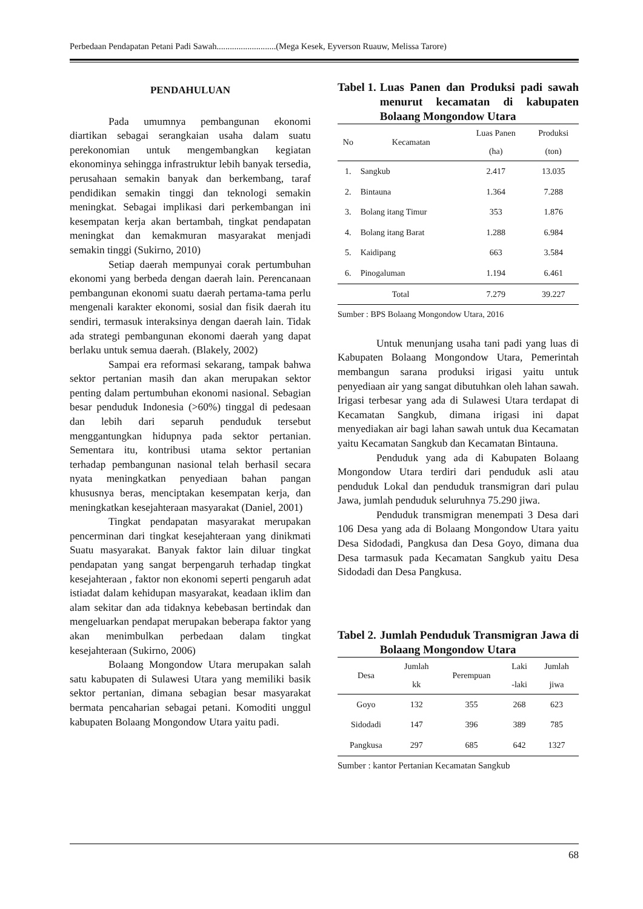Perbedaan Pendapatan Petani Padi Sawah...........................(Mega Kesek, Eyverson Ruauw, Melissa Tarore)
PENDAHULUAN
Pada umumnya pembangunan ekonomi diartikan sebagai serangkaian usaha dalam suatu perekonomian untuk mengembangkan kegiatan ekonominya sehingga infrastruktur lebih banyak tersedia, perusahaan semakin banyak dan berkembang, taraf pendidikan semakin tinggi dan teknologi semakin meningkat. Sebagai implikasi dari perkembangan ini kesempatan kerja akan bertambah, tingkat pendapatan meningkat dan kemakmuran masyarakat menjadi semakin tinggi (Sukirno, 2010)
Setiap daerah mempunyai corak pertumbuhan ekonomi yang berbeda dengan daerah lain. Perencanaan pembangunan ekonomi suatu daerah pertama-tama perlu mengenali karakter ekonomi, sosial dan fisik daerah itu sendiri, termasuk interaksinya dengan daerah lain. Tidak ada strategi pembangunan ekonomi daerah yang dapat berlaku untuk semua daerah. (Blakely, 2002)
Sampai era reformasi sekarang, tampak bahwa sektor pertanian masih dan akan merupakan sektor penting dalam pertumbuhan ekonomi nasional. Sebagian besar penduduk Indonesia (>60%) tinggal di pedesaan dan lebih dari separuh penduduk tersebut menggantungkan hidupnya pada sektor pertanian. Sementara itu, kontribusi utama sektor pertanian terhadap pembangunan nasional telah berhasil secara nyata meningkatkan penyediaan bahan pangan khususnya beras, menciptakan kesempatan kerja, dan meningkatkan kesejahteraan masyarakat (Daniel, 2001)
Tingkat pendapatan masyarakat merupakan pencerminan dari tingkat kesejahteraan yang dinikmati Suatu masyarakat. Banyak faktor lain diluar tingkat pendapatan yang sangat berpengaruh terhadap tingkat kesejahteraan , faktor non ekonomi seperti pengaruh adat istiadat dalam kehidupan masyarakat, keadaan iklim dan alam sekitar dan ada tidaknya kebebasan bertindak dan mengeluarkan pendapat merupakan beberapa faktor yang akan menimbulkan perbedaan dalam tingkat kesejahteraan (Sukirno, 2006)
Bolaang Mongondow Utara merupakan salah satu kabupaten di Sulawesi Utara yang memiliki basik sektor pertanian, dimana sebagian besar masyarakat bermata pencaharian sebagai petani. Komoditi unggul kabupaten Bolaang Mongondow Utara yaitu padi.
Tabel 1. Luas Panen dan Produksi padi sawah menurut kecamatan di kabupaten Bolaang Mongondow Utara
| No | Kecamatan | Luas Panen | Produksi |
| --- | --- | --- | --- |
| | | (ha) | (ton) |
| 1. | Sangkub | 2.417 | 13.035 |
| 2. | Bintauna | 1.364 | 7.288 |
| 3. | Bolang itang Timur | 353 | 1.876 |
| 4. | Bolang itang Barat | 1.288 | 6.984 |
| 5. | Kaidipang | 663 | 3.584 |
| 6. | Pinogaluman | 1.194 | 6.461 |
| Total | | 7.279 | 39.227 |
Sumber : BPS Bolaang Mongondow Utara, 2016
Untuk menunjang usaha tani padi yang luas di Kabupaten Bolaang Mongondow Utara, Pemerintah membangun sarana produksi irigasi yaitu untuk penyediaan air yang sangat dibutuhkan oleh lahan sawah. Irigasi terbesar yang ada di Sulawesi Utara terdapat di Kecamatan Sangkub, dimana irigasi ini dapat menyediakan air bagi lahan sawah untuk dua Kecamatan yaitu Kecamatan Sangkub dan Kecamatan Bintauna.
Penduduk yang ada di Kabupaten Bolaang Mongondow Utara terdiri dari penduduk asli atau penduduk Lokal dan penduduk transmigran dari pulau Jawa, jumlah penduduk seluruhnya 75.290 jiwa.
Penduduk transmigran menempati 3 Desa dari 106 Desa yang ada di Bolaang Mongondow Utara yaitu Desa Sidodadi, Pangkusa dan Desa Goyo, dimana dua Desa tarmasuk pada Kecamatan Sangkub yaitu Desa Sidodadi dan Desa Pangkusa.
Tabel 2. Jumlah Penduduk Transmigran Jawa di Bolaang Mongondow Utara
| Desa | Jumlah | Perempuan | Laki | Jumlah |
| --- | --- | --- | --- | --- |
| | kk | | -laki | jiwa |
| Goyo | 132 | 355 | 268 | 623 |
| Sidodadi | 147 | 396 | 389 | 785 |
| Pangkusa | 297 | 685 | 642 | 1327 |
Sumber : kantor Pertanian Kecamatan Sangkub
68